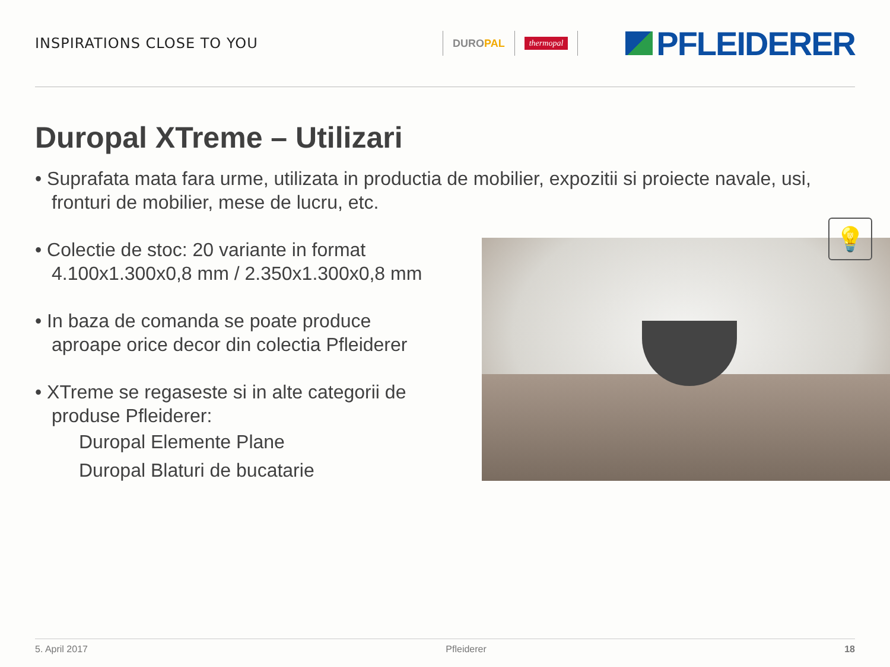INSPIRATIONS CLOSE TO YOU
DUROPAL
thermopal
PFLEIDERER
Duropal XTreme – Utilizari
• Suprafata mata fara urme, utilizata in productia de mobilier, expozitii si proiecte navale, usi, fronturi de mobilier, mese de lucru, etc.
• Colectie de stoc: 20 variante in format 4.100x1.300x0,8 mm / 2.350x1.300x0,8 mm
• In baza de comanda se poate produce aproape orice decor din colectia Pfleiderer
• XTreme se regaseste si in alte categorii de produse Pfleiderer:
Duropal Elemente Plane
Duropal Blaturi de bucatarie
💡
5. April 2017 Pfleiderer 18